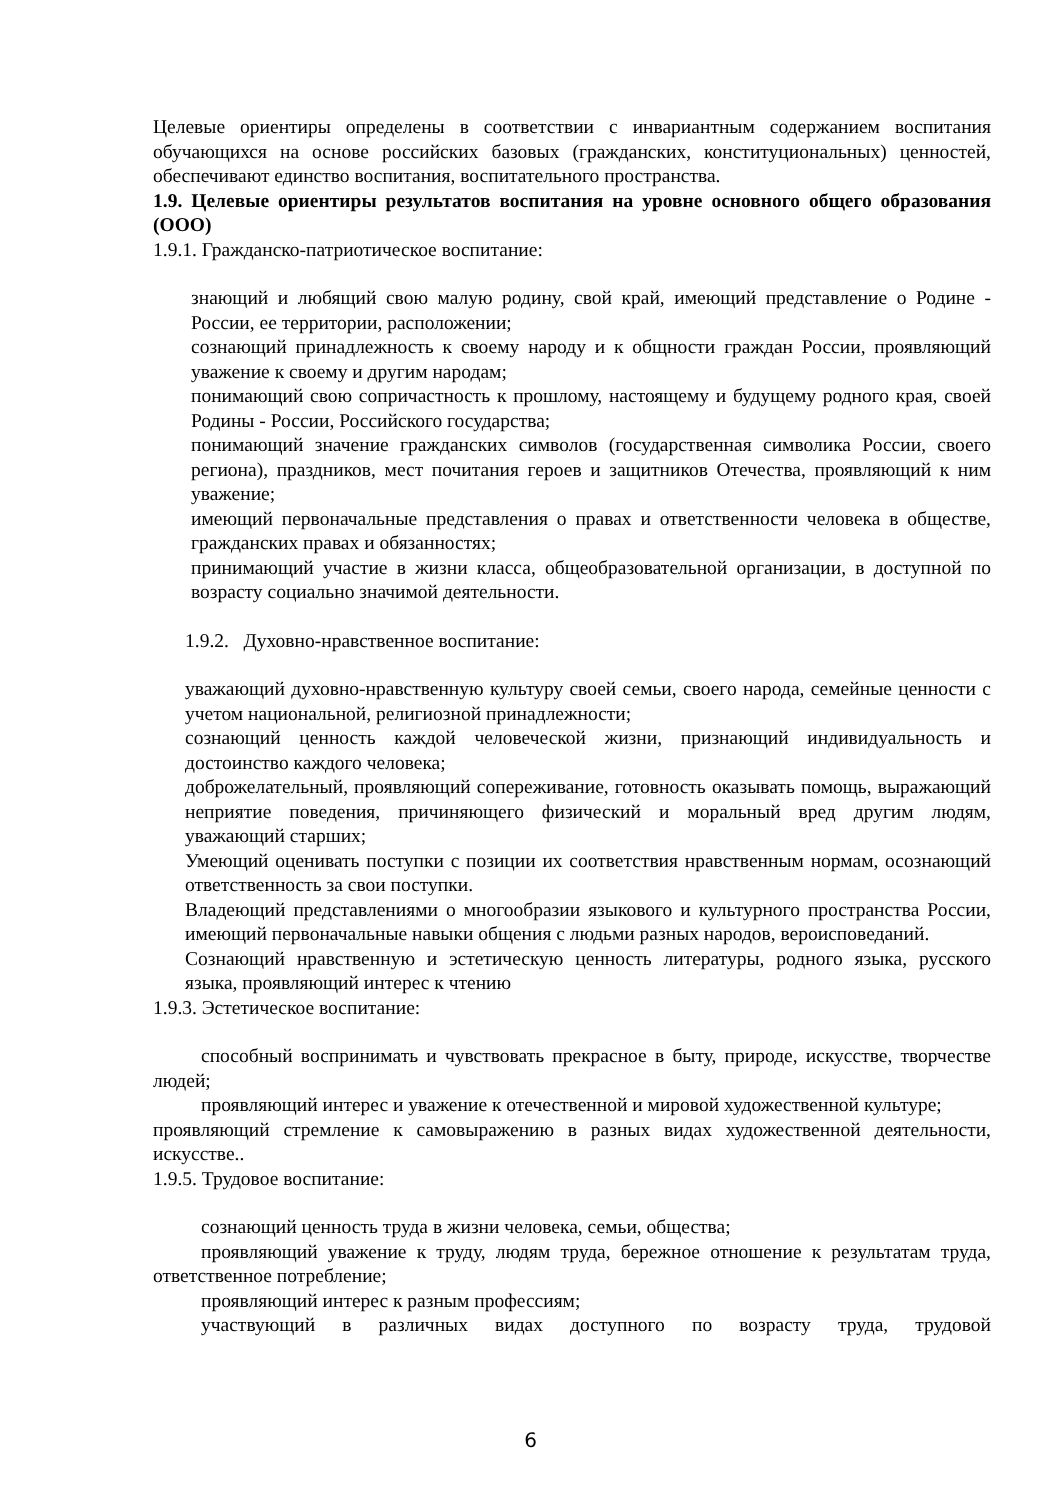Целевые ориентиры определены в соответствии с инвариантным содержанием воспитания обучающихся на основе российских базовых (гражданских, конституциональных) ценностей, обеспечивают единство воспитания, воспитательного пространства.
1.9. Целевые ориентиры результатов воспитания на уровне основного общего образования (ООО)
1.9.1. Гражданско-патриотическое воспитание:
знающий и любящий свою малую родину, свой край, имеющий представление о Родине - России, ее территории, расположении;
сознающий принадлежность к своему народу и к общности граждан России, проявляющий уважение к своему и другим народам;
понимающий свою сопричастность к прошлому, настоящему и будущему родного края, своей Родины - России, Российского государства;
понимающий значение гражданских символов (государственная символика России, своего региона), праздников, мест почитания героев и защитников Отечества, проявляющий к ним уважение;
имеющий первоначальные представления о правах и ответственности человека в обществе, гражданских правах и обязанностях;
принимающий участие в жизни класса, общеобразовательной организации, в доступной по возрасту социально значимой деятельности.
1.9.2. Духовно-нравственное воспитание:
уважающий духовно-нравственную культуру своей семьи, своего народа, семейные ценности с учетом национальной, религиозной принадлежности;
сознающий ценность каждой человеческой жизни, признающий индивидуальность и достоинство каждого человека;
доброжелательный, проявляющий сопереживание, готовность оказывать помощь, выражающий неприятие поведения, причиняющего физический и моральный вред другим людям, уважающий старших;
Умеющий оценивать поступки с позиции их соответствия нравственным нормам, осознающий ответственность за свои поступки.
Владеющий представлениями о многообразии языкового и культурного пространства России, имеющий первоначальные навыки общения с людьми разных народов, вероисповеданий.
Сознающий нравственную и эстетическую ценность литературы, родного языка, русского языка, проявляющий интерес к чтению
1.9.3. Эстетическое воспитание:
способный воспринимать и чувствовать прекрасное в быту, природе, искусстве, творчестве людей;
проявляющий интерес и уважение к отечественной и мировой художественной культуре;
проявляющий стремление к самовыражению в разных видах художественной деятельности, искусстве..
1.9.5. Трудовое воспитание:
сознающий ценность труда в жизни человека, семьи, общества;
проявляющий уважение к труду, людям труда, бережное отношение к результатам труда, ответственное потребление;
проявляющий интерес к разным профессиям;
участвующий в различных видах доступного по возрасту труда, трудовой
6